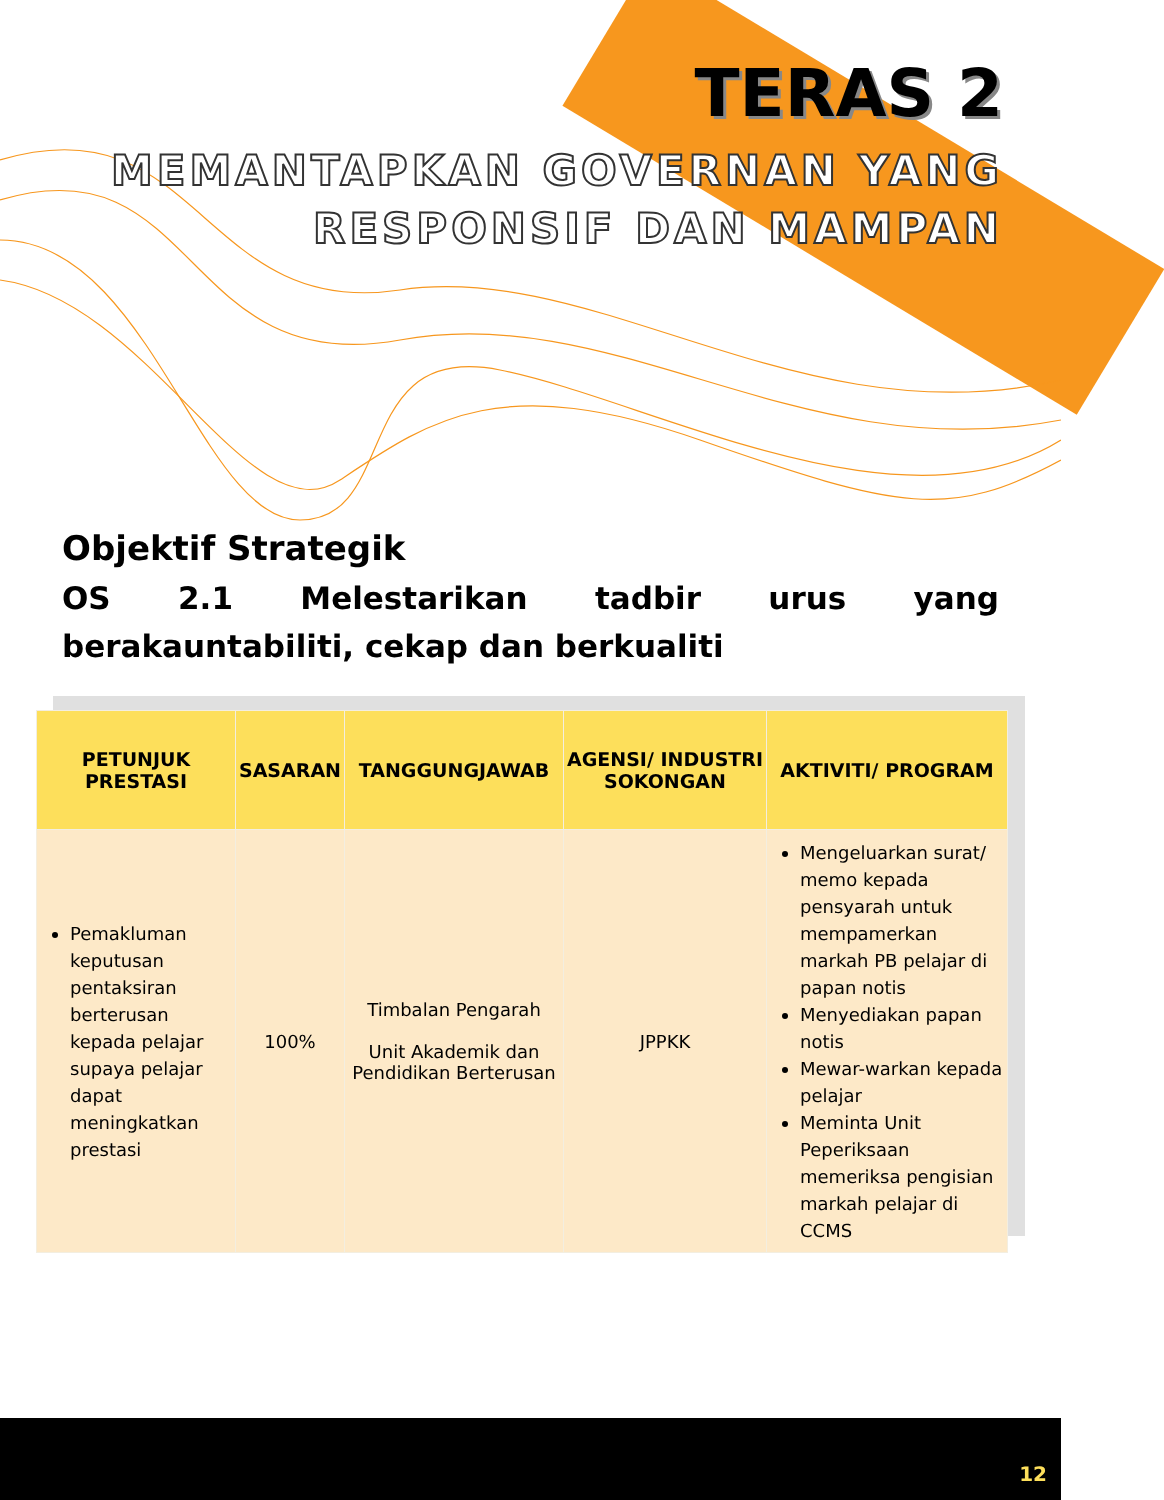TERAS 2
MEMANTAPKAN GOVERNAN YANG
RESPONSIF DAN MAMPAN
Objektif Strategik
OS 2.1 Melestarikan tadbir urus yang berakauntabiliti, cekap dan berkualiti
| PETUNJUK PRESTASI | SASARAN | TANGGUNGJAWAB | AGENSI/ INDUSTRI SOKONGAN | AKTIVITI/ PROGRAM |
| --- | --- | --- | --- | --- |
| Pemakluman keputusan pentaksiran berterusan kepada pelajar supaya pelajar dapat meningkatkan prestasi | 100% | Timbalan Pengarah Unit Akademik dan Pendidikan Berterusan | JPPKK | Mengeluarkan surat/ memo kepada pensyarah untuk mempamerkan markah PB pelajar di papan notis Menyediakan papan notis Mewar-warkan kepada pelajar Meminta Unit Peperiksaan memeriksa pengisian markah pelajar di CCMS |
12